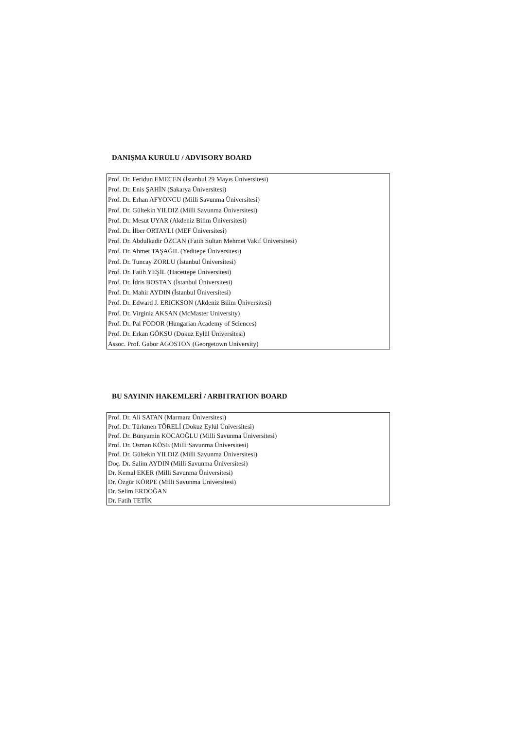DANIŞMA KURULU / ADVISORY BOARD
| Prof. Dr. Feridun EMECEN (İstanbul 29 Mayıs Üniversitesi) |
| Prof. Dr. Enis ŞAHİN (Sakarya Üniversitesi) |
| Prof. Dr. Erhan AFYONCU (Milli Savunma Üniversitesi) |
| Prof. Dr. Gültekin YILDIZ (Milli Savunma Üniversitesi) |
| Prof. Dr. Mesut UYAR (Akdeniz Bilim Üniversitesi) |
| Prof. Dr. İlber ORTAYLI (MEF Üniversitesi) |
| Prof. Dr. Abdulkadir ÖZCAN (Fatih Sultan Mehmet Vakıf Üniversitesi) |
| Prof. Dr. Ahmet TAŞAĞIL (Yeditepe Üniversitesi) |
| Prof. Dr. Tuncay ZORLU (İstanbul Üniversitesi) |
| Prof. Dr. Fatih YEŞİL (Hacettepe Üniversitesi) |
| Prof. Dr. İdris BOSTAN (İstanbul Üniversitesi) |
| Prof. Dr. Mahir AYDIN (İstanbul Üniversitesi) |
| Prof. Dr. Edward J. ERICKSON (Akdeniz Bilim Üniversitesi) |
| Prof. Dr. Virginia AKSAN (McMaster University) |
| Prof. Dr. Pal FODOR (Hungarian Academy of Sciences) |
| Prof. Dr. Erkan GÖKSU (Dokuz Eylül Üniversitesi) |
| Assoc. Prof. Gabor AGOSTON (Georgetown University) |
BU SAYININ HAKEMLERİ / ARBITRATION BOARD
| Prof. Dr. Ali SATAN (Marmara Üniversitesi) |
| Prof. Dr. Türkmen TÖRELİ (Dokuz Eylül Üniversitesi) |
| Prof. Dr. Bünyamin KOCAOĞLU (Milli Savunma Üniversitesi) |
| Prof. Dr. Osman KÖSE (Milli Savunma Üniversitesi) |
| Prof. Dr. Gültekin YILDIZ (Milli Savunma Üniversitesi) |
| Doç. Dr. Salim AYDIN (Milli Savunma Üniversitesi) |
| Dr. Kemal EKER (Milli Savunma Üniversitesi) |
| Dr. Özgür KÖRPE (Milli Savunma Üniversitesi) |
| Dr. Selim ERDOĞAN |
| Dr. Fatih TETİK |